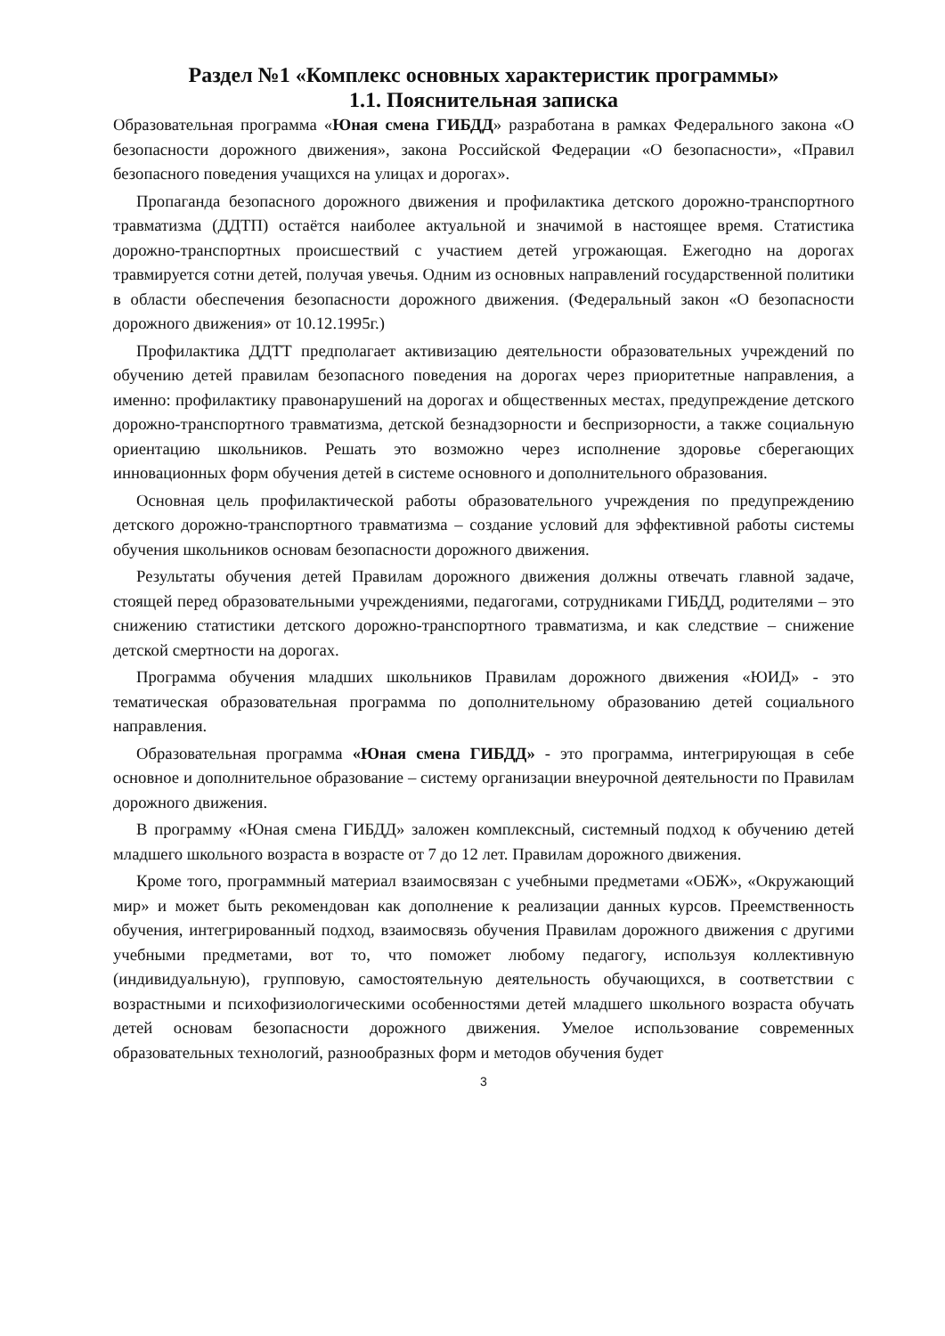Раздел №1 «Комплекс основных характеристик программы»
1.1. Пояснительная записка
Образовательная программа «Юная смена ГИБДД» разработана в рамках Федерального закона «О безопасности дорожного движения», закона Российской Федерации «О безопасности», «Правил безопасного поведения учащихся на улицах и дорогах».
Пропаганда безопасного дорожного движения и профилактика детского дорожно-транспортного травматизма (ДДТП) остаётся наиболее актуальной и значимой в настоящее время. Статистика дорожно-транспортных происшествий с участием детей угрожающая. Ежегодно на дорогах травмируется сотни детей, получая увечья. Одним из основных направлений государственной политики в области обеспечения безопасности дорожного движения. (Федеральный закон «О безопасности дорожного движения» от 10.12.1995г.)
Профилактика ДДТТ предполагает активизацию деятельности образовательных учреждений по обучению детей правилам безопасного поведения на дорогах через приоритетные направления, а именно: профилактику правонарушений на дорогах и общественных местах, предупреждение детского дорожно-транспортного травматизма, детской безнадзорности и беспризорности, а также социальную ориентацию школьников. Решать это возможно через исполнение здоровье сберегающих инновационных форм обучения детей в системе основного и дополнительного образования.
Основная цель профилактической работы образовательного учреждения по предупреждению детского дорожно-транспортного травматизма – создание условий для эффективной работы системы обучения школьников основам безопасности дорожного движения.
Результаты обучения детей Правилам дорожного движения должны отвечать главной задаче, стоящей перед образовательными учреждениями, педагогами, сотрудниками ГИБДД, родителями – это снижению статистики детского дорожно-транспортного травматизма, и как следствие – снижение детской смертности на дорогах.
Программа обучения младших школьников Правилам дорожного движения «ЮИД» - это тематическая образовательная программа по дополнительному образованию детей социального направления.
Образовательная программа «Юная смена ГИБДД» - это программа, интегрирующая в себе основное и дополнительное образование – систему организации внеурочной деятельности по Правилам дорожного движения.
В программу «Юная смена ГИБДД» заложен комплексный, системный подход к обучению детей младшего школьного возраста в возрасте от 7 до 12 лет. Правилам дорожного движения.
Кроме того, программный материал взаимосвязан с учебными предметами «ОБЖ», «Окружающий мир» и может быть рекомендован как дополнение к реализации данных курсов. Преемственность обучения, интегрированный подход, взаимосвязь обучения Правилам дорожного движения с другими учебными предметами, вот то, что поможет любому педагогу, используя коллективную (индивидуальную), групповую, самостоятельную деятельность обучающихся, в соответствии с возрастными и психофизиологическими особенностями детей младшего школьного возраста обучать детей основам безопасности дорожного движения. Умелое использование современных образовательных технологий, разнообразных форм и методов обучения будет
3